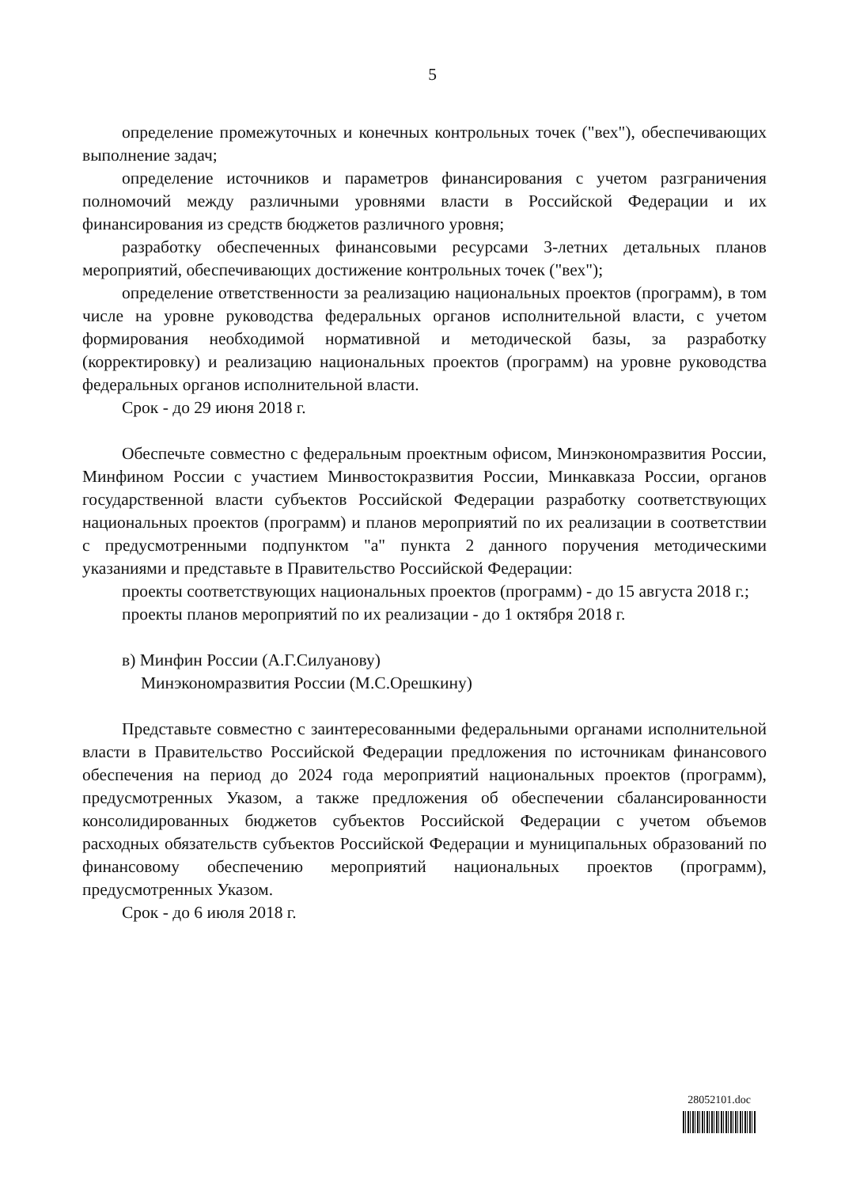5
определение промежуточных и конечных контрольных точек ("вех"), обеспечивающих выполнение задач;
определение источников и параметров финансирования с учетом разграничения полномочий между различными уровнями власти в Российской Федерации и их финансирования из средств бюджетов различного уровня;
разработку обеспеченных финансовыми ресурсами 3-летних детальных планов мероприятий, обеспечивающих достижение контрольных точек ("вех");
определение ответственности за реализацию национальных проектов (программ), в том числе на уровне руководства федеральных органов исполнительной власти, с учетом формирования необходимой нормативной и методической базы, за разработку (корректировку) и реализацию национальных проектов (программ) на уровне руководства федеральных органов исполнительной власти.
Срок - до 29 июня 2018 г.
Обеспечьте совместно с федеральным проектным офисом, Минэкономразвития России, Минфином России с участием Минвостокразвития России, Минкавказа России, органов государственной власти субъектов Российской Федерации разработку соответствующих национальных проектов (программ) и планов мероприятий по их реализации в соответствии с предусмотренными подпунктом "а" пункта 2 данного поручения методическими указаниями и представьте в Правительство Российской Федерации:
проекты соответствующих национальных проектов (программ) - до 15 августа 2018 г.;
проекты планов мероприятий по их реализации - до 1 октября 2018 г.
в) Минфин России (А.Г.Силуанову)
Минэкономразвития России (М.С.Орешкину)
Представьте совместно с заинтересованными федеральными органами исполнительной власти в Правительство Российской Федерации предложения по источникам финансового обеспечения на период до 2024 года мероприятий национальных проектов (программ), предусмотренных Указом, а также предложения об обеспечении сбалансированности консолидированных бюджетов субъектов Российской Федерации с учетом объемов расходных обязательств субъектов Российской Федерации и муниципальных образований по финансовому обеспечению мероприятий национальных проектов (программ), предусмотренных Указом.
Срок - до 6 июля 2018 г.
28052101.doc